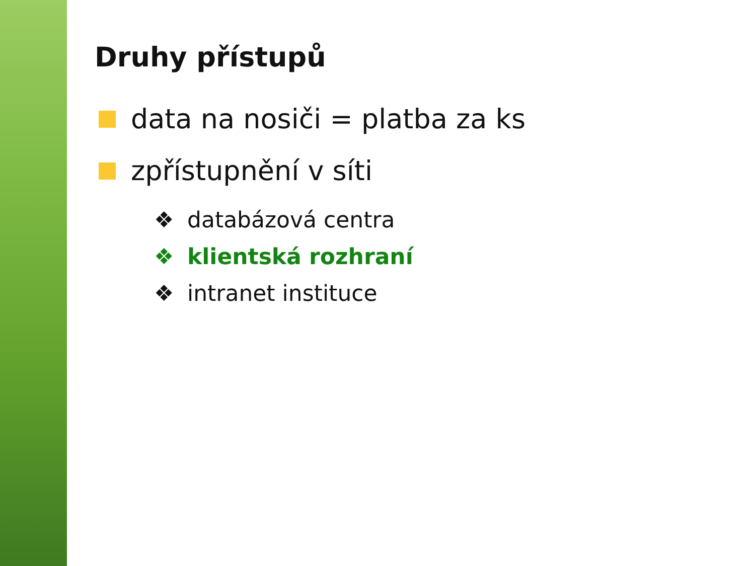Druhy přístupů
data na nosiči = platba za ks
zpřístupnění v síti
❖ databázová centra
❖ klientská rozhraní
❖ intranet instituce